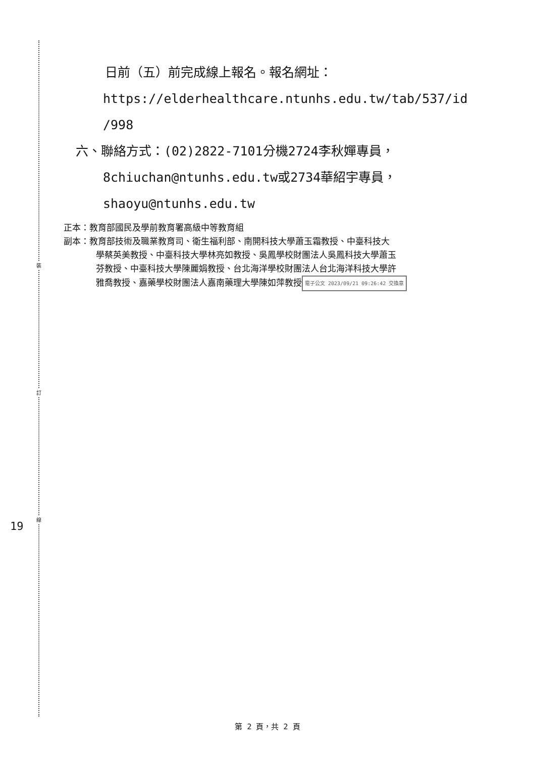裝
訂
線
19
日前（五）前完成線上報名。報名網址：
https://elderhealthcare.ntunhs.edu.tw/tab/537/id
/998
六、聯絡方式：(02)2822-7101分機2724李秋嬋專員，
8chiuchan@ntunhs.edu.tw或2734華紹宇專員，
shaoyu@ntunhs.edu.tw
正本：教育部國民及學前教育署高級中等教育組
副本：教育部技術及職業教育司、衛生福利部、南開科技大學蕭玉霜教授、中臺科技大
學蔡英美教授、中臺科技大學林亮如教授、吳鳳學校財團法人吳鳳科技大學蕭玉
芬教授、中臺科技大學陳麗娟教授、台北海洋學校財團法人台北海洋科技大學許
雅喬教授、嘉藥學校財團法人嘉南藥理大學陳如萍教授 電子公文 2023/09/21 09:26:42 交換章
第 2 頁，共 2 頁